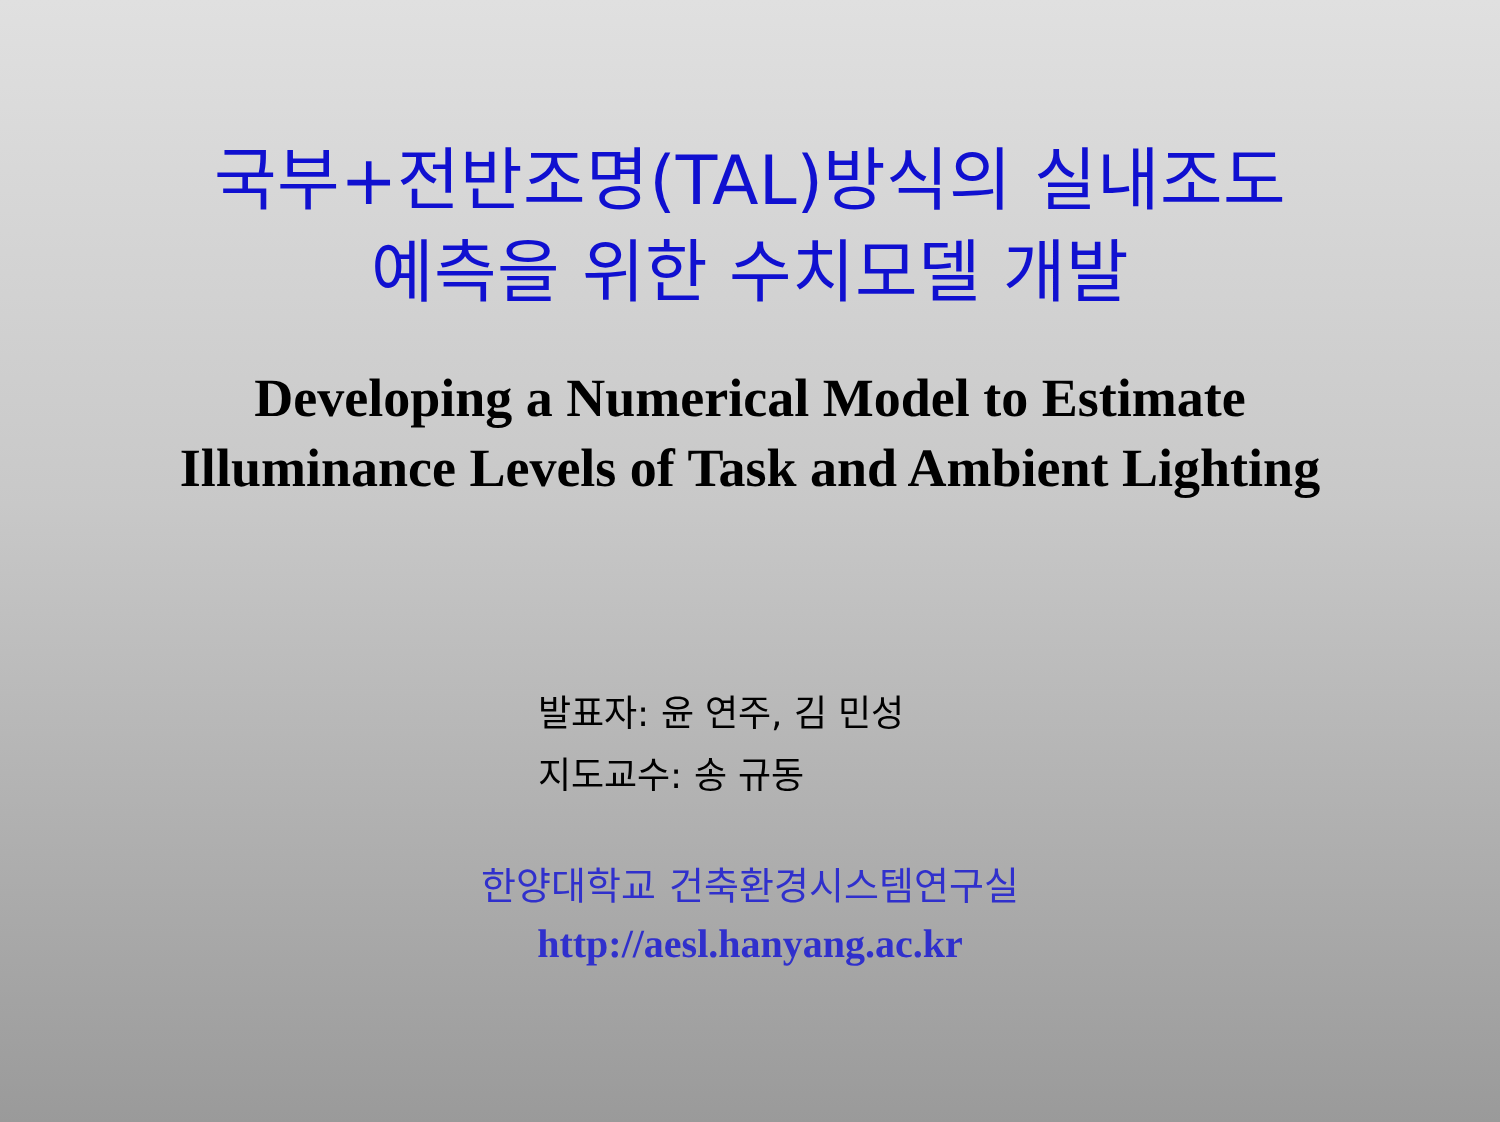국부+전반조명(TAL)방식의 실내조도
예측을 위한 수치모델 개발
Developing a Numerical Model to Estimate
Illuminance Levels of Task and Ambient Lighting
발표자: 윤 연주, 김 민성
지도교수: 송 규동
한양대학교 건축환경시스템연구실
http://aesl.hanyang.ac.kr